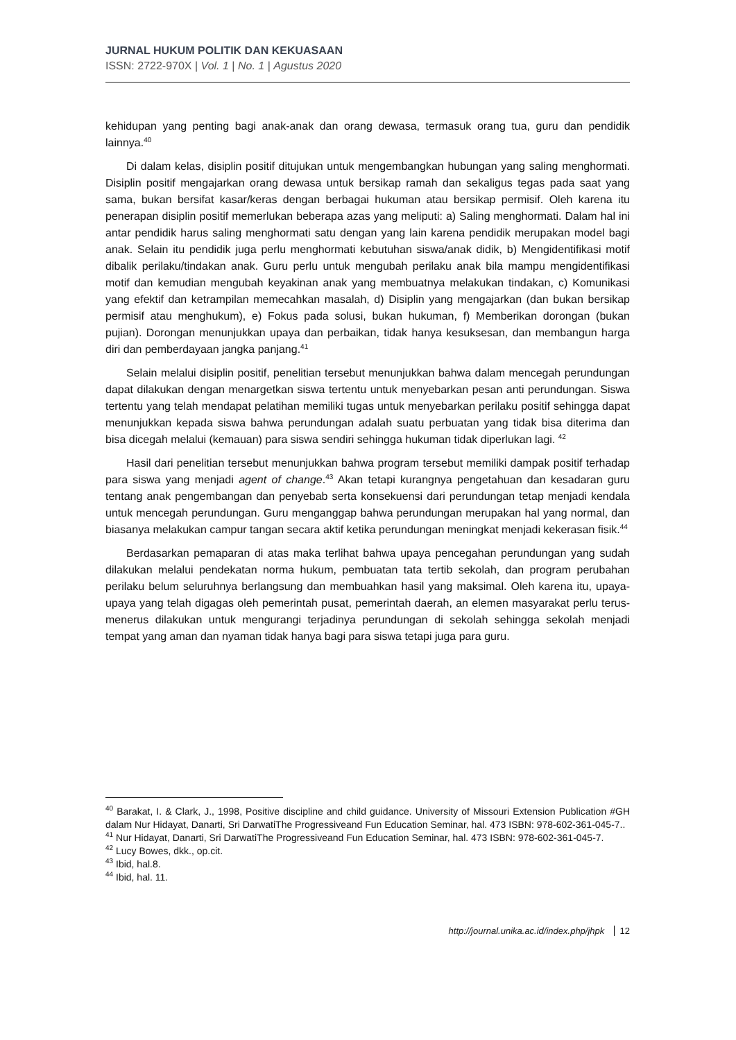JURNAL HUKUM POLITIK DAN KEKUASAAN
ISSN: 2722-970X | Vol. 1 | No. 1 | Agustus 2020
kehidupan yang penting bagi anak-anak dan orang dewasa, termasuk orang tua, guru dan pendidik lainnya.<sup>40</sup>
Di dalam kelas, disiplin positif ditujukan untuk mengembangkan hubungan yang saling menghormati. Disiplin positif mengajarkan orang dewasa untuk bersikap ramah dan sekaligus tegas pada saat yang sama, bukan bersifat kasar/keras dengan berbagai hukuman atau bersikap permisif. Oleh karena itu penerapan disiplin positif memerlukan beberapa azas yang meliputi: a) Saling menghormati. Dalam hal ini antar pendidik harus saling menghormati satu dengan yang lain karena pendidik merupakan model bagi anak. Selain itu pendidik juga perlu menghormati kebutuhan siswa/anak didik, b) Mengidentifikasi motif dibalik perilaku/tindakan anak. Guru perlu untuk mengubah perilaku anak bila mampu mengidentifikasi motif dan kemudian mengubah keyakinan anak yang membuatnya melakukan tindakan, c) Komunikasi yang efektif dan ketrampilan memecahkan masalah, d) Disiplin yang mengajarkan (dan bukan bersikap permisif atau menghukum), e) Fokus pada solusi, bukan hukuman, f) Memberikan dorongan (bukan pujian). Dorongan menunjukkan upaya dan perbaikan, tidak hanya kesuksesan, dan membangun harga diri dan pemberdayaan jangka panjang.<sup>41</sup>
Selain melalui disiplin positif, penelitian tersebut menunjukkan bahwa dalam mencegah perundungan dapat dilakukan dengan menargetkan siswa tertentu untuk menyebarkan pesan anti perundungan. Siswa tertentu yang telah mendapat pelatihan memiliki tugas untuk menyebarkan perilaku positif sehingga dapat menunjukkan kepada siswa bahwa perundungan adalah suatu perbuatan yang tidak bisa diterima dan bisa dicegah melalui (kemauan) para siswa sendiri sehingga hukuman tidak diperlukan lagi. <sup>42</sup>
Hasil dari penelitian tersebut menunjukkan bahwa program tersebut memiliki dampak positif terhadap para siswa yang menjadi agent of change.<sup>43</sup> Akan tetapi kurangnya pengetahuan dan kesadaran guru tentang anak pengembangan dan penyebab serta konsekuensi dari perundungan tetap menjadi kendala untuk mencegah perundungan. Guru menganggap bahwa perundungan merupakan hal yang normal, dan biasanya melakukan campur tangan secara aktif ketika perundungan meningkat menjadi kekerasan fisik.<sup>44</sup>
Berdasarkan pemaparan di atas maka terlihat bahwa upaya pencegahan perundungan yang sudah dilakukan melalui pendekatan norma hukum, pembuatan tata tertib sekolah, dan program perubahan perilaku belum seluruhnya berlangsung dan membuahkan hasil yang maksimal. Oleh karena itu, upaya-upaya yang telah digagas oleh pemerintah pusat, pemerintah daerah, an elemen masyarakat perlu terus-menerus dilakukan untuk mengurangi terjadinya perundungan di sekolah sehingga sekolah menjadi tempat yang aman dan nyaman tidak hanya bagi para siswa tetapi juga para guru.
<sup>40</sup> Barakat, I. & Clark, J., 1998, Positive discipline and child guidance. University of Missouri Extension Publication #GH dalam Nur Hidayat, Danarti, Sri DarwatiThe Progressiveand Fun Education Seminar, hal. 473 ISBN: 978-602-361-045-7..
<sup>41</sup> Nur Hidayat, Danarti, Sri DarwatiThe Progressiveand Fun Education Seminar, hal. 473 ISBN: 978-602-361-045-7.
<sup>42</sup> Lucy Bowes, dkk., op.cit.
<sup>43</sup> Ibid, hal.8.
<sup>44</sup> Ibid, hal. 11.
http://journal.unika.ac.id/index.php/jhpk 12